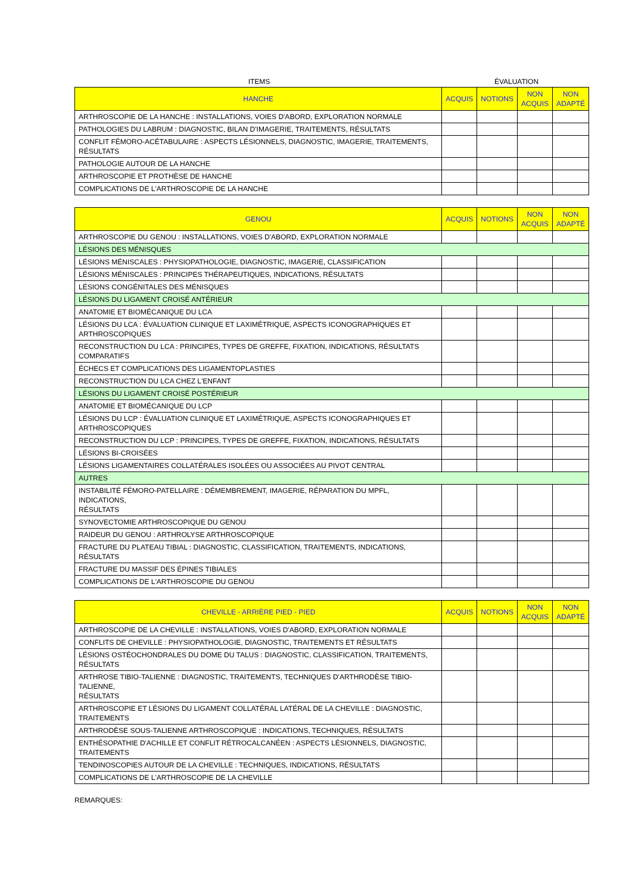ITEMS ÉVALUATION
| HANCHE | ACQUIS | NOTIONS | NON ACQUIS | NON ADAPTÉ |
| --- | --- | --- | --- | --- |
| ARTHROSCOPIE DE LA HANCHE : INSTALLATIONS, VOIES D'ABORD, EXPLORATION NORMALE | | | | |
| PATHOLOGIES DU LABRUM : DIAGNOSTIC, BILAN D'IMAGERIE, TRAITEMENTS, RÉSULTATS | | | | |
| CONFLIT FÉMORO-ACÉTABULAIRE : ASPECTS LÉSIONNELS, DIAGNOSTIC, IMAGERIE, TRAITEMENTS, RÉSULTATS | | | | |
| PATHOLOGIE AUTOUR DE LA HANCHE | | | | |
| ARTHROSCOPIE ET PROTHÈSE DE HANCHE | | | | |
| COMPLICATIONS DE L'ARTHROSCOPIE DE LA HANCHE | | | | |
| GENOU | ACQUIS | NOTIONS | NON ACQUIS | NON ADAPTÉ |
| --- | --- | --- | --- | --- |
| ARTHROSCOPIE DU GENOU : INSTALLATIONS, VOIES D'ABORD, EXPLORATION NORMALE | | | | |
| LÉSIONS DES MÉNISQUES | | | | |
| LÉSIONS MÉNISCALES : PHYSIOPATHOLOGIE, DIAGNOSTIC, IMAGERIE, CLASSIFICATION | | | | |
| LÉSIONS MÉNISCALES : PRINCIPES THÉRAPEUTIQUES, INDICATIONS, RÉSULTATS | | | | |
| LÉSIONS CONGÉNITALES DES MÉNISQUES | | | | |
| LÉSIONS DU LIGAMENT CROISÉ ANTÉRIEUR | | | | |
| ANATOMIE ET BIOMÉCANIQUE DU LCA | | | | |
| LÉSIONS DU LCA : ÉVALUATION CLINIQUE ET LAXIMÉTRIQUE, ASPECTS ICONOGRAPHIQUES ET ARTHROSCOPIQUES | | | | |
| RECONSTRUCTION DU LCA : PRINCIPES, TYPES DE GREFFE, FIXATION, INDICATIONS, RÉSULTATS COMPARATIFS | | | | |
| ÉCHECS ET COMPLICATIONS DES LIGAMENTOPLASTIES | | | | |
| RECONSTRUCTION DU LCA CHEZ L'ENFANT | | | | |
| LÉSIONS DU LIGAMENT CROISÉ POSTÉRIEUR | | | | |
| ANATOMIE ET BIOMÉCANIQUE DU LCP | | | | |
| LÉSIONS DU LCP : ÉVALUATION CLINIQUE ET LAXIMÉTRIQUE, ASPECTS ICONOGRAPHIQUES ET ARTHROSCOPIQUES | | | | |
| RECONSTRUCTION DU LCP : PRINCIPES, TYPES DE GREFFE, FIXATION, INDICATIONS, RÉSULTATS | | | | |
| LÉSIONS BI-CROISÉES | | | | |
| LÉSIONS LIGAMENTAIRES COLLATÉRALES ISOLÉES OU ASSOCIÉES AU PIVOT CENTRAL | | | | |
| AUTRES | | | | |
| INSTABILITÉ FÉMORO-PATELLAIRE : DÉMEMBREMENT, IMAGERIE, RÉPARATION DU MPFL, INDICATIONS, RÉSULTATS | | | | |
| SYNOVECTOMIE ARTHROSCOPIQUE DU GENOU | | | | |
| RAIDEUR DU GENOU : ARTHROLYSE ARTHROSCOPIQUE | | | | |
| FRACTURE DU PLATEAU TIBIAL : DIAGNOSTIC, CLASSIFICATION, TRAITEMENTS, INDICATIONS, RÉSULTATS | | | | |
| FRACTURE DU MASSIF DES ÉPINES TIBIALES | | | | |
| COMPLICATIONS DE L'ARTHROSCOPIE DU GENOU | | | | |
| CHEVILLE - ARRIÈRE PIED - PIED | ACQUIS | NOTIONS | NON ACQUIS | NON ADAPTÉ |
| --- | --- | --- | --- | --- |
| ARTHROSCOPIE DE LA CHEVILLE : INSTALLATIONS, VOIES D'ABORD, EXPLORATION NORMALE | | | | |
| CONFLITS DE CHEVILLE : PHYSIOPATHOLOGIE, DIAGNOSTIC, TRAITEMENTS ET RÉSULTATS | | | | |
| LÉSIONS OSTÉOCHONDRALES DU DOME DU TALUS : DIAGNOSTIC, CLASSIFICATION, TRAITEMENTS, RÉSULTATS | | | | |
| ARTHROSE TIBIO-TALIENNE : DIAGNOSTIC, TRAITEMENTS, TECHNIQUES D'ARTHRODÈSE TIBIO-TALIENNE, RÉSULTATS | | | | |
| ARTHROSCOPIE ET LÉSIONS DU LIGAMENT COLLATÉRAL LATÉRAL DE LA CHEVILLE : DIAGNOSTIC, TRAITEMENTS | | | | |
| ARTHRODÈSE SOUS-TALIENNE ARTHROSCOPIQUE : INDICATIONS, TECHNIQUES, RÉSULTATS | | | | |
| ENTHÉSOPATHIE D'ACHILLE ET CONFLIT RÉTROCALCANÉEN : ASPECTS LÉSIONNELS, DIAGNOSTIC, TRAITEMENTS | | | | |
| TENDINOSCOPIES AUTOUR DE LA CHEVILLE : TECHNIQUES, INDICATIONS, RÉSULTATS | | | | |
| COMPLICATIONS DE L'ARTHROSCOPIE DE LA CHEVILLE | | | | |
REMARQUES: